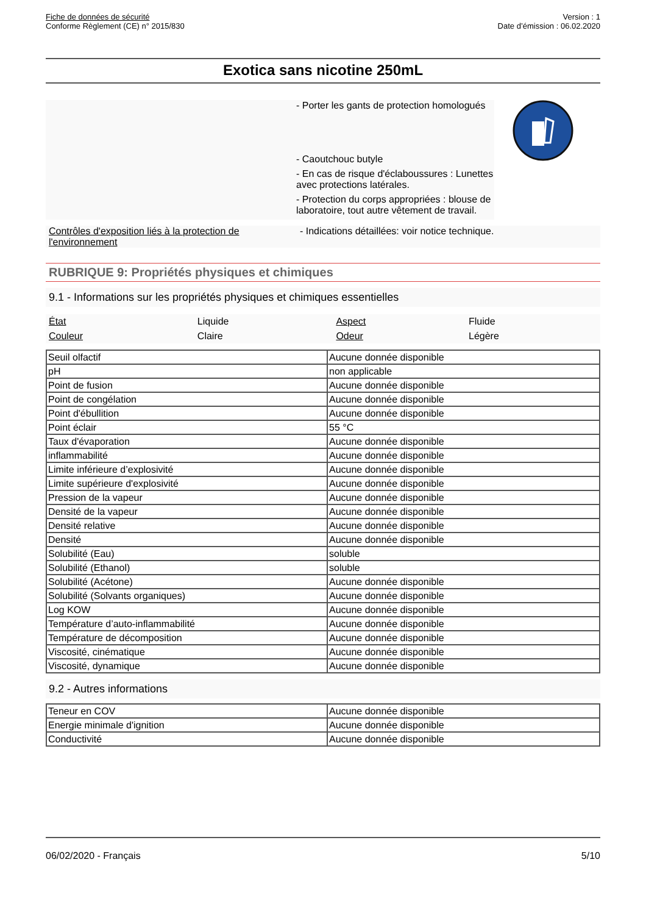Fiche de données de sécurité
Conforme Règlement (CE) n° 2015/830
Version : 1
Date d’émission : 06.02.2020
Exotica sans nicotine 250mL
- Porter les gants de protection homologués
- Caoutchouc butyle
- En cas de risque d'éclaboussures : Lunettes avec protections latérales.
- Protection du corps appropriées : blouse de laboratoire, tout autre vêtement de travail.
Contrôles d'exposition liés à la protection de l'environnement
- Indications détaillées: voir notice technique.
RUBRIQUE 9: Propriétés physiques et chimiques
9.1 - Informations sur les propriétés physiques et chimiques essentielles
| État | Liquide | Aspect | Fluide |
| Couleur | Claire | Odeur | Légère |
| Seuil olfactif | Aucune donnée disponible |
| pH | non applicable |
| Point de fusion | Aucune donnée disponible |
| Point de congélation | Aucune donnée disponible |
| Point d'ébullition | Aucune donnée disponible |
| Point éclair | 55 °C |
| Taux d'évaporation | Aucune donnée disponible |
| inflammabilité | Aucune donnée disponible |
| Limite inférieure d’explosivité | Aucune donnée disponible |
| Limite supérieure d'explosivité | Aucune donnée disponible |
| Pression de la vapeur | Aucune donnée disponible |
| Densité de la vapeur | Aucune donnée disponible |
| Densité relative | Aucune donnée disponible |
| Densité | Aucune donnée disponible |
| Solubilité (Eau) | soluble |
| Solubilité (Ethanol) | soluble |
| Solubilité (Acétone) | Aucune donnée disponible |
| Solubilité (Solvants organiques) | Aucune donnée disponible |
| Log KOW | Aucune donnée disponible |
| Température d’auto-inflammabilité | Aucune donnée disponible |
| Température de décomposition | Aucune donnée disponible |
| Viscosité, cinématique | Aucune donnée disponible |
| Viscosité, dynamique | Aucune donnée disponible |
9.2 - Autres informations
| Teneur en COV | Aucune donnée disponible |
| Energie minimale d'ignition | Aucune donnée disponible |
| Conductivité | Aucune donnée disponible |
06/02/2020 - Français 5/10